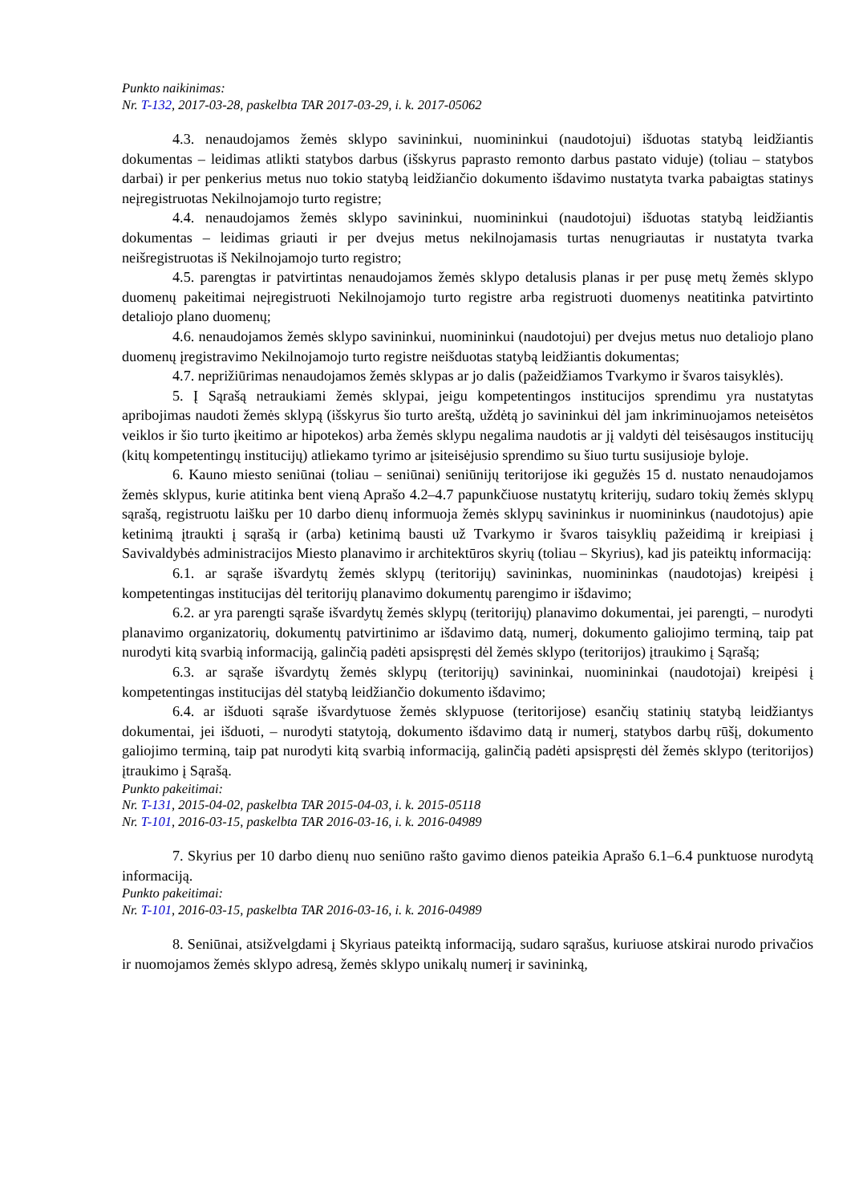Punkto naikinimas:
Nr. T-132, 2017-03-28, paskelbta TAR 2017-03-29, i. k. 2017-05062
4.3. nenaudojamos žemės sklypo savininkui, nuomininkui (naudotojui) išduotas statybą leidžiantis dokumentas – leidimas atlikti statybos darbus (išskyrus paprasto remonto darbus pastato viduje) (toliau – statybos darbai) ir per penkerius metus nuo tokio statybą leidžiančio dokumento išdavimo nustatyta tvarka pabaigtas statinys neįregistruotas Nekilnojamojo turto registre;
4.4. nenaudojamos žemės sklypo savininkui, nuomininkui (naudotojui) išduotas statybą leidžiantis dokumentas – leidimas griauti ir per dvejus metus nekilnojamasis turtas nenugriautas ir nustatyta tvarka neišregistruotas iš Nekilnojamojo turto registro;
4.5. parengtas ir patvirtintas nenaudojamos žemės sklypo detalusis planas ir per pusę metų žemės sklypo duomenų pakeitimai neįregistruoti Nekilnojamojo turto registre arba registruoti duomenys neatitinka patvirtinto detaliojo plano duomenų;
4.6. nenaudojamos žemės sklypo savininkui, nuomininkui (naudotojui) per dvejus metus nuo detaliojo plano duomenų įregistravimo Nekilnojamojo turto registre neišduotas statybą leidžiantis dokumentas;
4.7. neprižiūrimas nenaudojamos žemės sklypas ar jo dalis (pažeidžiamos Tvarkymo ir švaros taisyklės).
5. Į Sąrašą netraukiami žemės sklypai, jeigu kompetentingos institucijos sprendimu yra nustatytas apribojimas naudoti žemės sklypą (išskyrus šio turto areštą, uždėtą jo savininkui dėl jam inkriminuojamos neteisėtos veiklos ir šio turto įkeitimo ar hipotekos) arba žemės sklypu negalima naudotis ar jį valdyti dėl teisėsaugos institucijų (kitų kompetentingų institucijų) atliekamo tyrimo ar įsiteisėjusio sprendimo su šiuo turtu susijusioje byloje.
6. Kauno miesto seniūnai (toliau – seniūnai) seniūnijų teritorijose iki gegužės 15 d. nustato nenaudojamos žemės sklypus, kurie atitinka bent vieną Aprašo 4.2–4.7 papunkčiuose nustatytų kriterijų, sudaro tokių žemės sklypų sąrašą, registruotu laišku per 10 darbo dienų informuoja žemės sklypų savininkus ir nuomininkus (naudotojus) apie ketinimą įtraukti į sąrašą ir (arba) ketinimą bausti už Tvarkymo ir švaros taisyklių pažeidimą ir kreipiasi į Savivaldybės administracijos Miesto planavimo ir architektūros skyrių (toliau – Skyrius), kad jis pateiktų informaciją:
6.1. ar sąraše išvardytų žemės sklypų (teritorijų) savininkas, nuomininkas (naudotojas) kreipėsi į kompetentingas institucijas dėl teritorijų planavimo dokumentų parengimo ir išdavimo;
6.2. ar yra parengti sąraše išvardytų žemės sklypų (teritorijų) planavimo dokumentai, jei parengti, – nurodyti planavimo organizatorių, dokumentų patvirtinimo ar išdavimo datą, numerį, dokumento galiojimo terminą, taip pat nurodyti kitą svarbią informaciją, galinčią padėti apsispręsti dėl žemės sklypo (teritorijos) įtraukimo į Sąrašą;
6.3. ar sąraše išvardytų žemės sklypų (teritorijų) savininkai, nuomininkai (naudotojai) kreipėsi į kompetentingas institucijas dėl statybą leidžiančio dokumento išdavimo;
6.4. ar išduoti sąraše išvardytuose žemės sklypuose (teritorijose) esančių statinių statybą leidžiantys dokumentai, jei išduoti, – nurodyti statytoją, dokumento išdavimo datą ir numerį, statybos darbų rūšį, dokumento galiojimo terminą, taip pat nurodyti kitą svarbią informaciją, galinčią padėti apsispręsti dėl žemės sklypo (teritorijos) įtraukimo į Sąrašą.
Punkto pakeitimai:
Nr. T-131, 2015-04-02, paskelbta TAR 2015-04-03, i. k. 2015-05118
Nr. T-101, 2016-03-15, paskelbta TAR 2016-03-16, i. k. 2016-04989
7. Skyrius per 10 darbo dienų nuo seniūno rašto gavimo dienos pateikia Aprašo 6.1–6.4 punktuose nurodytą informaciją.
Punkto pakeitimai:
Nr. T-101, 2016-03-15, paskelbta TAR 2016-03-16, i. k. 2016-04989
8. Seniūnai, atsižvelgdami į Skyriaus pateiktą informaciją, sudaro sąrašus, kuriuose atskirai nurodo privačios ir nuomojamos žemės sklypo adresą, žemės sklypo unikalų numerį ir savininką,